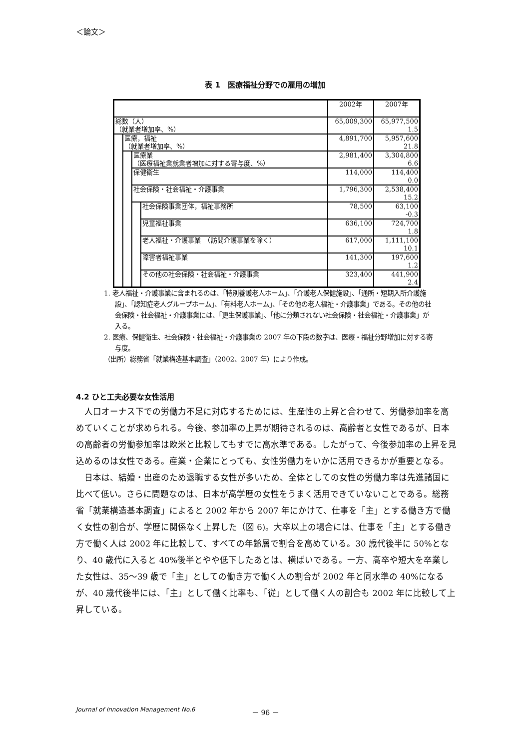＜論文＞
表 1　医療福祉分野での雇用の増加
| | | | | 2002年 | 2007年 |
| 総数（人） （就業者増加率、%） | | | | 65,009,300 | 65,977,500 1.5 |
| | 医療，福祉 （就業者増加率、%） | | | 4,891,700 | 5,957,600 21.8 |
| | | 医療業 （医療福祉業就業者増加に対する寄与度、%） | | 2,981,400 | 3,304,800 6.6 |
| | | 保健衛生 | | 114,000 | 114,400 0.0 |
| | | 社会保険・社会福祉・介護事業 | | 1,796,300 | 2,538,400 15.2 |
| | | | 社会保険事業団体，福祉事務所 | 78,500 | 63,100 -0.3 |
| | | | 児童福祉事業 | 636,100 | 724,700 1.8 |
| | | | 老人福祉・介護事業 （訪問介護事業を除く） | 617,000 | 1,111,100 10.1 |
| | | | 障害者福祉事業 | 141,300 | 197,600 1.2 |
| | | | その他の社会保険・社会福祉・介護事業 | 323,400 | 441,900 2.4 |
1. 老人福祉・介護事業に含まれるのは、「特別養護老人ホーム」、「介護老人保健施設」、「通所・短期入所介護施設」、「認知症老人グループホーム」、「有料老人ホーム」、「その他の老人福祉・介護事業」である。その他の社会保険・社会福祉・介護事業には、「更生保護事業」、「他に分類されない社会保険・社会福祉・介護事業」が入る。
2. 医療、保健衛生、社会保険・社会福祉・介護事業の 2007 年の下段の数字は、医療・福祉分野増加に対する寄与度。
（出所）総務省「就業構造基本調査」（2002、2007 年）により作成。
4.2 ひと工夫必要な女性活用
人口オーナス下での労働力不足に対応するためには、生産性の上昇と合わせて、労働参加率を高めていくことが求められる。今後、参加率の上昇が期待されるのは、高齢者と女性であるが、日本の高齢者の労働参加率は欧米と比較してもすでに高水準である。したがって、今後参加率の上昇を見込めるのは女性である。産業・企業にとっても、女性労働力をいかに活用できるかが重要となる。
日本は、結婚・出産のため退職する女性が多いため、全体としての女性の労働力率は先進諸国に比べて低い。さらに問題なのは、日本が高学歴の女性をうまく活用できていないことである。総務省「就業構造基本調査」によると 2002 年から 2007 年にかけて、仕事を「主」とする働き方で働く女性の割合が、学歴に関係なく上昇した（図 6)。大卒以上の場合には、仕事を「主」とする働き方で働く人は 2002 年に比較して、すべての年齢層で割合を高めている。30 歳代後半に 50%となり、40 歳代に入ると 40%後半とやや低下したあとは、横ばいである。一方、高卒や短大を卒業した女性は、35～39 歳で「主」としての働き方で働く人の割合が 2002 年と同水準の 40%になるが、40 歳代後半には、「主」として働く比率も、「従」として働く人の割合も 2002 年に比較して上昇している。
Journal of Innovation Management No.6
－ 96 －